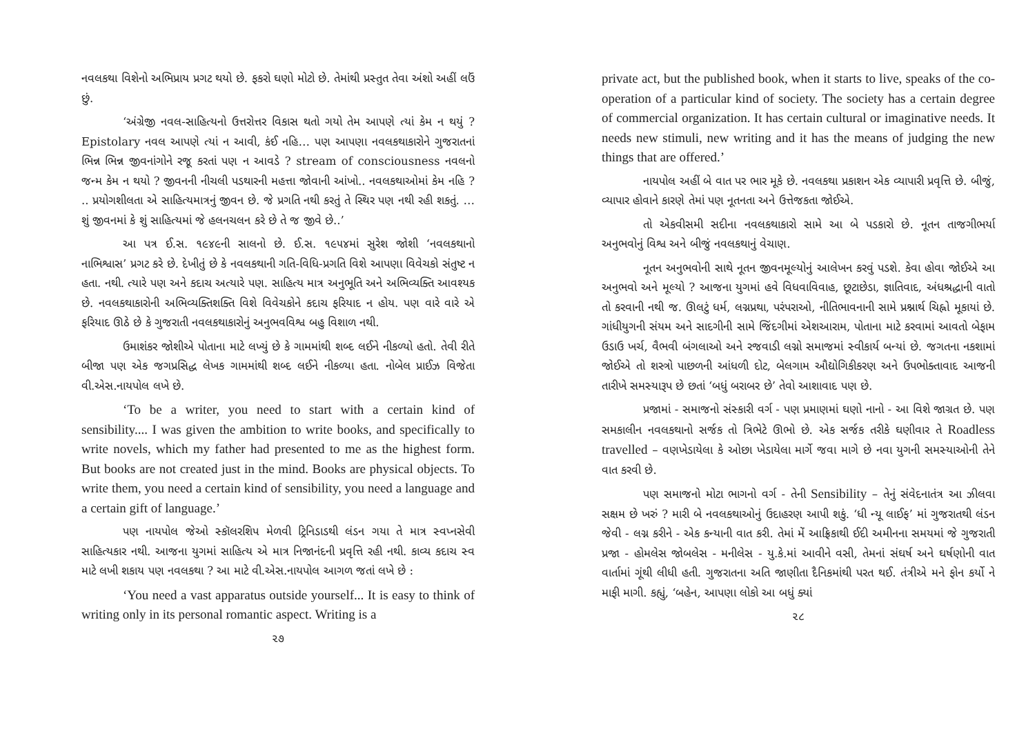નવલકથા વિશેનો અભિપ્રાય પ્રગટ થયો છે. ફકરો ઘણો મોટો છે. તેમાંથી પ્રસ્તુત તેવા અંશો અહીં લઉં છું.
‘અંગ્રેજી નવલ-સાહિત્યનો ઉત્તરોત્તર વિકાસ થતો ગયો તેમ આપણે ત્યાં કેમ ન થયું ? Epistolary નવલ આપણે ત્યાં ન આવી, કંઈ નહિ… પણ આપણા નવલકથાકારોને ગુજરાતનાં ભિન્ન ભિન્ન જીવનાંગોને રજૂ કરતાં પણ ન આવડે ? stream of consciousness નવલનો જન્મ કેમ ન થયો ? જીવનની નીચલી પડથારની મહત્તા જોવાની આંખો.. નવલકથાઓમાં કેમ નહિ ? .. પ્રયોગશીલતા એ સાહિત્યમાત્રનું જીવન છે. જે પ્રગતિ નથી કરતું તે સ્થિર પણ નથી રહી શકતું. … શું જીવનમાં કે શું સાહિત્યમાં જે હલનચલન કરે છે તે જ જીવે છે..’
આ પત્ર ઈ.સ. ૧૯૪૯ની સાલનો છે. ઈ.સ. ૧૯૫૪માં સુરેશ જોશી ‘નવલકથાનો નાભિશ્વાસ’ પ્રગટ કરે છે. દેખીતું છે કે નવલકથાની ગતિ-વિધિ-પ્રગતિ વિશે આપણા વિવેચકો સંતુષ્ટ ન હતા. નથી. ત્યારે પણ અને કદાચ અત્યારે પણ. સાહિત્ય માત્ર અનુભૂતિ અને અભિવ્યક્તિ આવશ્યક છે. નવલકથાકારોની અભિવ્યક્તિશક્તિ વિશે વિવેચકોને કદાચ ફરિયાદ ન હોય. પણ વારે વારે એ ફરિયાદ ઊઠે છે કે ગુજરાતી નવલકથાકારોનું અનુભવવિશ્વ બહુ વિશાળ નથી.
ઉમાશંકર જોશીએ પોતાના માટે લખ્યું છે કે ગામમાંથી શબ્દ લઈને નીકળ્યો હતો. તેવી રીતે બીજા પણ એક જગપ્રસિદ્ધ લેખક ગામમાંથી શબ્દ લઈને નીકળ્યા હતા. નોબેલ પ્રાઈઝ વિજેતા વી.એસ.નાયપોલ લખે છે.
‘To be a writer, you need to start with a certain kind of sensibility.... I was given the ambition to write books, and specifically to write novels, which my father had presented to me as the highest form. But books are not created just in the mind. Books are physical objects. To write them, you need a certain kind of sensibility, you need a language and a certain gift of language.’
પણ નાયપોલ જેઓ સ્કૉલરશિપ મેળવી ટ્રિનિડાડથી લંડન ગયા તે માત્ર સ્વપ્નસેવી સાહિત્યકાર નથી. આજના યુગમાં સાહિત્ય એ માત્ર નિજાનંદની પ્રવૃત્તિ રહી નથી. કાવ્ય કદાચ સ્વ માટે લખી શકાય પણ નવલકથા ? આ માટે વી.એસ.નાયપોલ આગળ જતાં લખે છે :
‘You need a vast apparatus outside yourself... It is easy to think of writing only in its personal romantic aspect. Writing is a
૨૭
private act, but the published book, when it starts to live, speaks of the co-operation of a particular kind of society. The society has a certain degree of commercial organization. It has certain cultural or imaginative needs. It needs new stimuli, new writing and it has the means of judging the new things that are offered.’
નાયપોલ અહીં બે વાત પર ભાર મૂકે છે. નવલકથા પ્રકાશન એક વ્યાપારી પ્રવૃત્તિ છે. બીજું, વ્યાપાર હોવાને કારણે તેમાં પણ નૂતનતા અને ઉત્તેજકતા જોઈએ.
તો એકવીસમી સદીના નવલકથાકારો સામે આ બે પડકારો છે. નૂતન તાજગીભર્યા અનુભવોનું વિશ્વ અને બીજું નવલકથાનું વેચાણ.
નૂતન અનુભવોની સાથે નૂતન જીવનમૂલ્યોનું આલેખન કરવું પડશે. કેવા હોવા જોઈએ આ અનુભવો અને મૂલ્યો ? આજના યુગમાં હવે વિધવાવિવાહ, છૂટાછેડા, જ્ઞાતિવાદ, અંધશ્રદ્ધાની વાતો તો કરવાની નથી જ. ઊલટું ધર્મ, લગ્નપ્રથા, પરંપરાઓ, નીતિભાવનાની સામે પ્રશ્નાર્થ ચિહ્નો મૂકાયાં છે. ગાંધીયુગની સંયમ અને સાદગીની સામે જિંદગીમાં એશઆરામ, પોતાના માટે કરવામાં આવતો બેફામ ઉડાઉ ખર્ચ, વૈભવી બંગલાઓ અને રજવાડી લગ્નો સમાજમાં સ્વીકાર્ય બન્યાં છે. જગતના નકશામાં જોઈએ તો શસ્ત્રો પાછળની આંધળી દોટ, બેલગામ ઔદ્યોગિકીકરણ અને ઉપભોક્તાવાદ આજની તારીખે સમસ્યારૂપ છે છતાં ‘બધું બરાબર છે’ તેવો આશાવાદ પણ છે.
પ્રજામાં - સમાજનો સંસ્કારી વર્ગ - પણ પ્રમાણમાં ઘણો નાનો - આ વિશે જાગ્રત છે. પણ સમકાલીન નવલકથાનો સર્જક તો ત્રિભેટે ઊભો છે. એક સર્જક તરીકે ઘણીવાર તે Roadless travelled – વણખેડાયેલા કે ઓછા ખેડાયેલા માર્ગે જવા માગે છે નવા યુગની સમસ્યાઓની તેને વાત કરવી છે.
પણ સમાજનો મોટા ભાગનો વર્ગ - તેની Sensibility – તેનું સંવેદનાતંત્ર આ ઝીલવા સક્ષમ છે ખરું ? મારી બે નવલકથાઓનું ઉદાહરણ આપી શકું. ‘ધી ન્યૂ લાઈફ’ માં ગુજરાતથી લંડન જેવી - લગ્ન કરીને - એક કન્યાની વાત કરી. તેમાં મેં આફ્રિકાથી ઈદી અમીનના સમયમાં જે ગુજરાતી પ્રજા - હોમલેસ જોબલેસ - મનીલેસ - યુ.કે.માં આવીને વસી, તેમનાં સંઘર્ષ અને ઘર્ષણોની વાત વાર્તામાં ગૂંથી લીધી હતી. ગુજરાતના અતિ જાણીતા દૈનિકમાંથી પરત થઈ. તંત્રીએ મને ફોન કર્યો ને માફી માગી. કહ્યું, ‘બહેન, આપણા લોકો આ બધું ક્યાં
૨૮